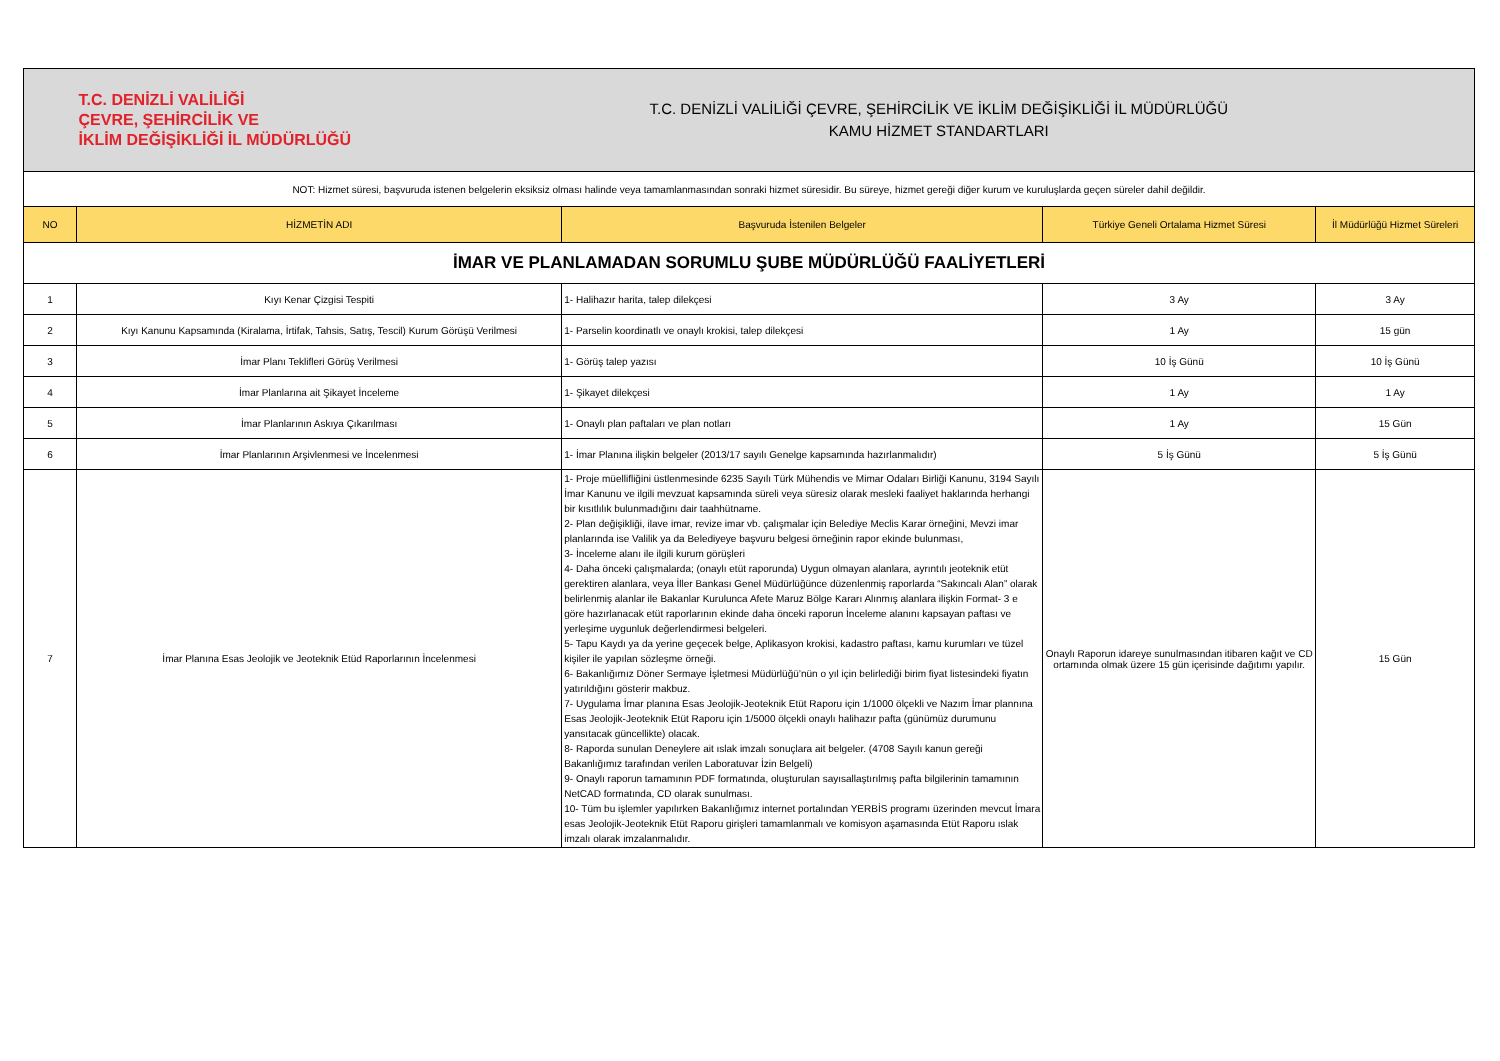| | | T.C. DENİZLİ VALİLİĞİ ÇEVRE, ŞEHİRCİLİK VE İKLİM DEĞİŞİKLİĞİ İL MÜDÜRLÜĞÜ | T.C. DENİZLİ VALİLİĞİ ÇEVRE, ŞEHİRCİLİK VE İKLİM DEĞİŞİKLİĞİ İL MÜDÜRLÜĞÜ KAMU HİZMET STANDARTLARI | | |
| NOT: Hizmet süresi, başvuruda istenen belgelerin eksiksiz olması halinde veya tamamlanmasından sonraki hizmet süresidir. Bu süreye, hizmet gereği diğer kurum ve kuruluşlarda geçen süreler dahil değildir. | | | | | |
| NO | HİZMETİN ADI | | Başvuruda İstenilen Belgeler | Türkiye Geneli Ortalama Hizmet Süresi | İl Müdürlüğü Hizmet Süreleri |
| İMAR VE PLANLAMADAN SORUMLU ŞUBE MÜDÜRLÜĞÜ FAALİYETLERİ | | | | | |
| 1 | Kıyı Kenar Çizgisi Tespiti | | 1- Halihazır harita, talep dilekçesi | 3 Ay | 3 Ay |
| 2 | Kıyı Kanunu Kapsamında (Kiralama, İrtifak, Tahsis, Satış, Tescil) Kurum Görüşü Verilmesi | | 1- Parselin koordinatlı ve onaylı krokisi, talep dilekçesi | 1 Ay | 15 gün |
| 3 | İmar Planı Teklifleri Görüş Verilmesi | | 1- Görüş talep yazısı | 10 İş Günü | 10 İş Günü |
| 4 | İmar Planlarına ait Şikayet İnceleme | | 1- Şikayet dilekçesi | 1 Ay | 1 Ay |
| 5 | İmar Planlarının Askıya Çıkarılması | | 1- Onaylı plan paftaları ve plan notları | 1 Ay | 15 Gün |
| 6 | İmar Planlarının Arşivlenmesi ve İncelenmesi | | 1- İmar Planına ilişkin belgeler (2013/17 sayılı Genelge kapsamında hazırlanmalıdır) | 5 İş Günü | 5 İş Günü |
| 7 | İmar Planına Esas Jeolojik ve Jeoteknik Etüd Raporlarının İncelenmesi | | 1- Proje müellifliğini üstlenmesinde 6235 Sayılı Türk Mühendis ve Mimar Odaları Birliği Kanunu, 3194 Sayılı İmar Kanunu ve ilgili mevzuat kapsamında süreli veya süresiz olarak mesleki faaliyet haklarında herhangi bir kısıtlılık bulunmadığını dair taahhütname. 2- Plan değişikliği, ilave imar, revize imar vb. çalışmalar için Belediye Meclis Karar örneğini, Mevzi imar planlarında ise Valilik ya da Belediyeye başvuru belgesi örneğinin rapor ekinde bulunması, 3- İnceleme alanı ile ilgili kurum görüşleri 4- Daha önceki çalışmalarda; (onaylı etüt raporunda) Uygun olmayan alanlara, ayrıntılı jeoteknik etüt gerektiren alanlara, veya İller Bankası Genel Müdürlüğünce düzenlenmiş raporlarda “Sakıncalı Alan” olarak belirlenmiş alanlar ile Bakanlar Kurulunca Afete Maruz Bölge Kararı Alınmış alanlara ilişkin Format- 3 e göre hazırlanacak etüt raporlarının ekinde daha önceki raporun İnceleme alanını kapsayan paftası ve yerleşime uygunluk değerlendirmesi belgeleri. 5- Tapu Kaydı ya da yerine geçecek belge, Aplikasyon krokisi, kadastro paftası, kamu kurumları ve tüzel kişiler ile yapılan sözleşme örneği. 6- Bakanlığımız Döner Sermaye İşletmesi Müdürlüğü’nün o yıl için belirlediği birim fiyat listesindeki fiyatın yatırıldığını gösterir makbuz. 7- Uygulama İmar planına Esas Jeolojik-Jeoteknik Etüt Raporu için 1/1000 ölçekli ve Nazım İmar plannına Esas Jeolojik-Jeoteknik Etüt Raporu için 1/5000 ölçekli onaylı halihazır pafta (günümüz durumunu yansıtacak güncellikte) olacak. 8- Raporda sunulan Deneylere ait ıslak imzalı sonuçlara ait belgeler. (4708 Sayılı kanun gereği Bakanlığımız tarafından verilen Laboratuvar İzin Belgeli) 9- Onaylı raporun tamamının PDF formatında, oluşturulan sayısallaştırılmış pafta bilgilerinin tamamının NetCAD formatında, CD olarak sunulması. 10- Tüm bu işlemler yapılırken Bakanlığımız internet portalından YERBİS programı üzerinden mevcut İmara esas Jeolojik-Jeoteknik Etüt Raporu girişleri tamamlanmalı ve komisyon aşamasında Etüt Raporu ıslak imzalı olarak imzalanmalıdır. | Onaylı Raporun idareye sunulmasından itibaren kağıt ve CD ortamında olmak üzere 15 gün içerisinde dağıtımı yapılır. | 15 Gün |